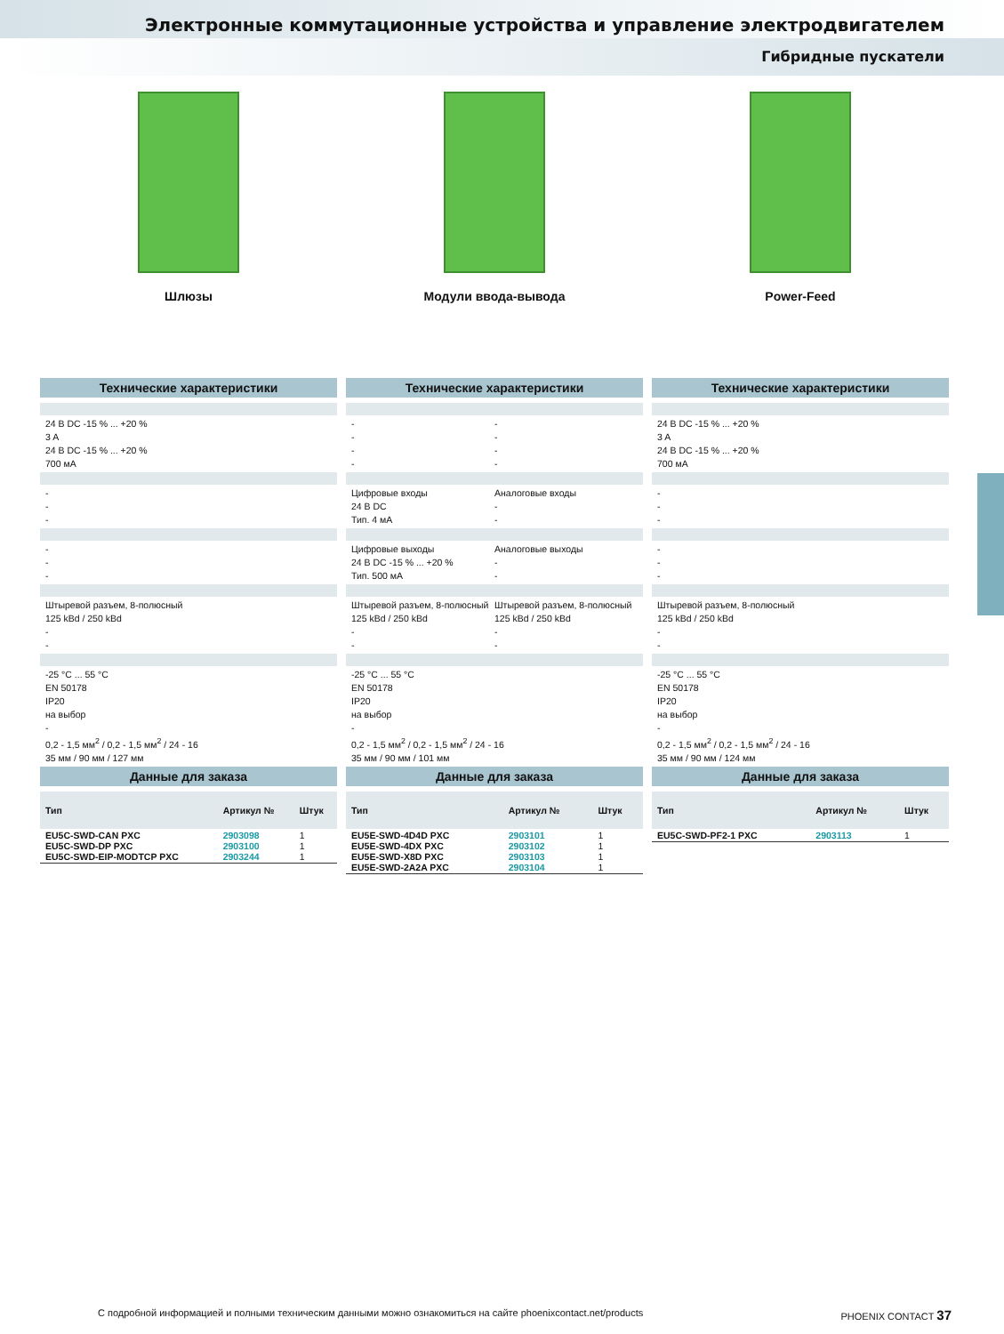Электронные коммутационные устройства и управление электродвигателем
Гибридные пускатели
Шлюзы
Технические характеристики
24 В DC -15 % ... +20 %
3 A
24 В DC -15 % ... +20 %
700 мА
-
-
-
-
-
-
Штыревой разъем, 8-полюсный
125 kBd / 250 kBd
-
-
-25 °C ... 55 °C
EN 50178
IP20
на выбор
-
0,2 - 1,5 мм<sup>2</sup> / 0,2 - 1,5 мм<sup>2</sup> / 24 - 16
35 мм / 90 мм / 127 мм
Данные для заказа
| Тип | Артикул № | Штук |
| --- | --- | --- |
| EU5C-SWD-CAN PXC EU5C-SWD-DP PXC EU5C-SWD-EIP-MODTCP PXC | 2903098 2903100 2903244 | 1 1 1 |
Модули ввода-вывода
Технические характеристики
-
-
-
-
-
-
-
-
Цифровые входы
24 В DC
Тип. 4 мА
Аналоговые входы
-
-
Цифровые выходы
24 В DC -15 % ... +20 %
Тип. 500 мА
Аналоговые выходы
-
-
Штыревой разъем, 8-полюсный
125 kBd / 250 kBd
-
-
Штыревой разъем, 8-полюсный
125 kBd / 250 kBd
-
-
-25 °C ... 55 °C
EN 50178
IP20
на выбор
-
0,2 - 1,5 мм<sup>2</sup> / 0,2 - 1,5 мм<sup>2</sup> / 24 - 16
35 мм / 90 мм / 101 мм
Данные для заказа
| Тип | Артикул № | Штук |
| --- | --- | --- |
| EU5E-SWD-4D4D PXC EU5E-SWD-4DX PXC EU5E-SWD-X8D PXC EU5E-SWD-2A2A PXC | 2903101 2903102 2903103 2903104 | 1 1 1 1 |
Power-Feed
Технические характеристики
24 В DC -15 % ... +20 %
3 A
24 В DC -15 % ... +20 %
700 мА
-
-
-
-
-
-
Штыревой разъем, 8-полюсный
125 kBd / 250 kBd
-
-
-25 °C ... 55 °C
EN 50178
IP20
на выбор
-
0,2 - 1,5 мм<sup>2</sup> / 0,2 - 1,5 мм<sup>2</sup> / 24 - 16
35 мм / 90 мм / 124 мм
Данные для заказа
| Тип | Артикул № | Штук |
| --- | --- | --- |
| EU5C-SWD-PF2-1 PXC | 2903113 | 1 |
С подробной информацией и полными техническим данными можно ознакомиться на сайте phoenixcontact.net/products PHOENIX CONTACT 37